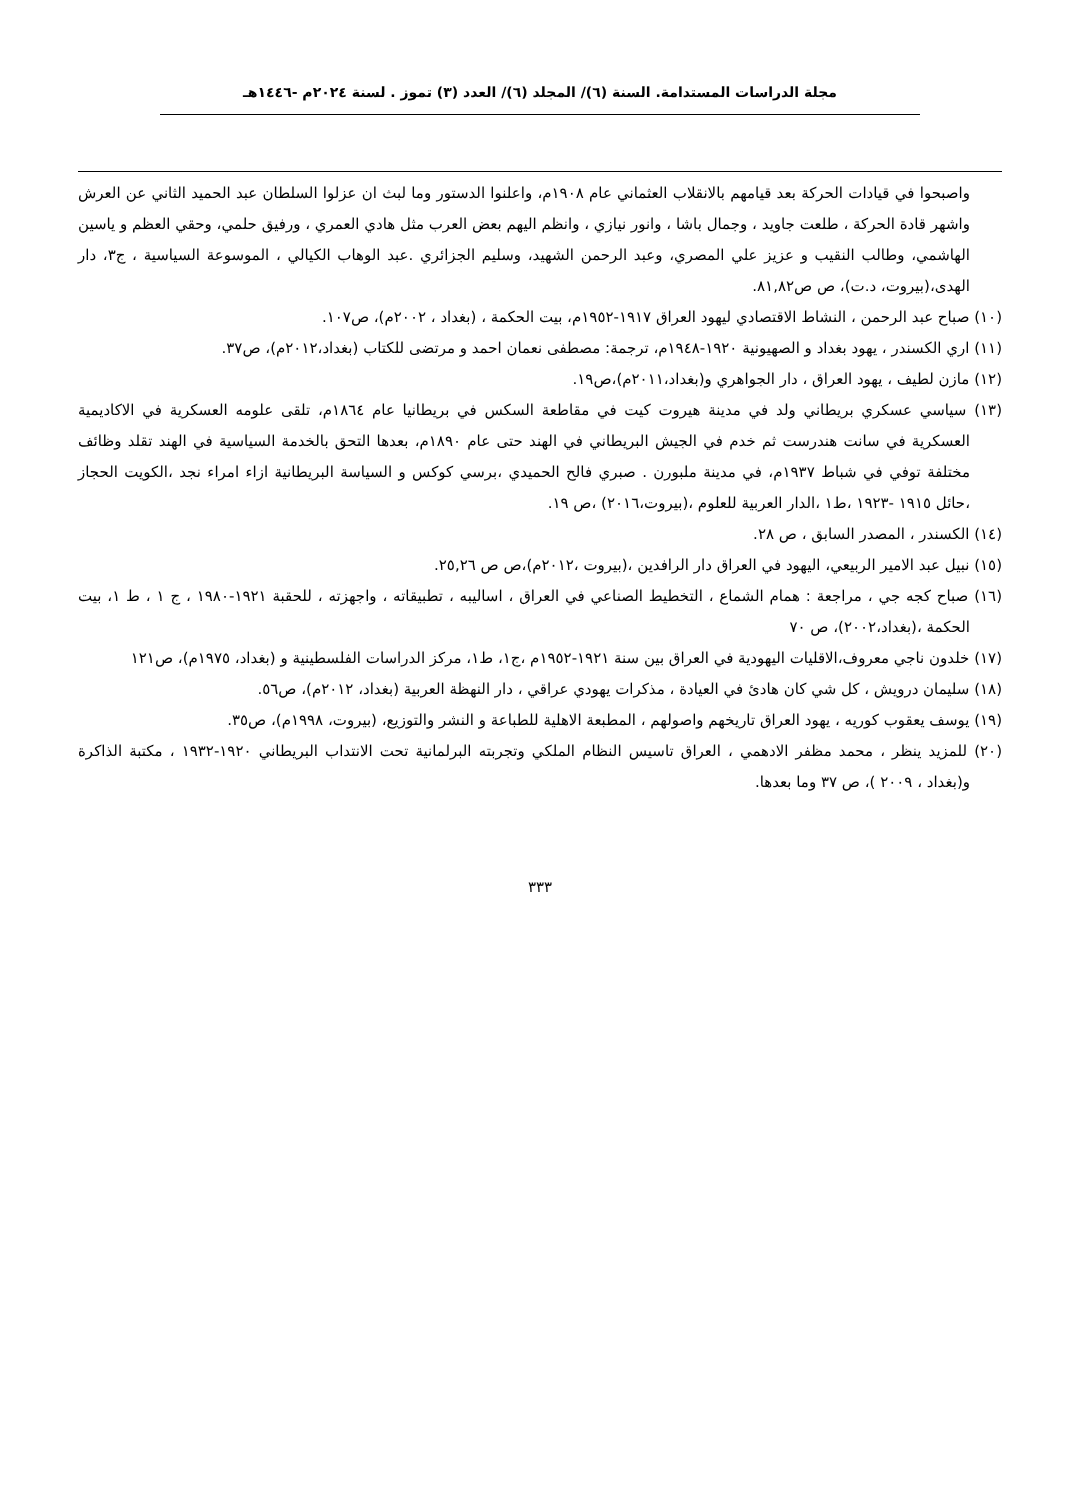مجلة الدراسات المستدامة. السنة (٦)/ المجلد (٦)/ العدد (٣) تموز . لسنة ٢٠٢٤م -١٤٤٦هـ
واصبحوا في قيادات الحركة بعد قيامهم بالانقلاب العثماني عام ١٩٠٨م، واعلنوا الدستور وما لبث ان عزلوا السلطان عبد الحميد الثاني عن العرش واشهر قادة الحركة ، طلعت جاويد ، وجمال باشا ، وانور نيازي ، وانظم اليهم بعض العرب مثل هادي العمري ، ورفيق حلمي، وحقي العظم و ياسين الهاشمي، وطالب النقيب و عزيز علي المصري، وعبد الرحمن الشهيد، وسليم الجزائري .عبد الوهاب الكيالي ، الموسوعة السياسية ، ج٣، دار الهدى،(بيروت، د.ت)، ص ص٨١,٨٢.
(١٠) صباح عبد الرحمن ، النشاط الاقتصادي ليهود العراق ١٩١٧-١٩٥٢م، بيت الحكمة ، (بغداد ، ٢٠٠٢م)، ص١٠٧.
(١١) اري الكسندر ، يهود بغداد و الصهيونية ١٩٢٠-١٩٤٨م، ترجمة: مصطفى نعمان احمد و مرتضى للكتاب (بغداد،٢٠١٢م)، ص٣٧.
(١٢) مازن لطيف ، يهود العراق ، دار الجواهري و(بغداد،٢٠١١م)،ص١٩.
(١٣) سياسي عسكري بريطاني ولد في مدينة هيروت كيت في مقاطعة السكس في بريطانيا عام ١٨٦٤م، تلقى علومه العسكرية في الاكاديمية العسكرية في سانت هندرست ثم خدم في الجيش البريطاني في الهند حتى عام ١٨٩٠م، بعدها التحق بالخدمة السياسية في الهند تقلد وظائف مختلفة توفي في شباط ١٩٣٧م، في مدينة ملبورن . صبري فالح الحميدي ،برسي كوكس و السياسة البريطانية ازاء امراء نجد ،الكويت الحجاز ،حائل ١٩١٥ -١٩٢٣ ،ط١ ،الدار العربية للعلوم ،(بيروت،٢٠١٦) ،ص ١٩.
(١٤) الكسندر ، المصدر السابق ، ص ٢٨.
(١٥) نبيل عبد الامير الربيعي، اليهود في العراق دار الرافدين ،(بيروت ،٢٠١٢م)،ص ص ٢٥,٢٦.
(١٦) صباح كجه جي ، مراجعة : همام الشماع ، التخطيط الصناعي في العراق ، اساليبه ، تطبيقاته ، واجهزته ، للحقبة ١٩٢١-١٩٨٠ ، ج ١ ، ط ١، بيت الحكمة ،(بغداد،٢٠٠٢)، ص ٧٠
(١٧) خلدون ناجي معروف،الاقليات اليهودية في العراق بين سنة ١٩٢١-١٩٥٢م ،ج١، ط١، مركز الدراسات الفلسطينية و (بغداد، ١٩٧٥م)، ص١٢١
(١٨) سليمان درويش ، كل شي كان هادئ في العيادة ، مذكرات يهودي عراقي ، دار النهظة العربية (بغداد، ٢٠١٢م)، ص٥٦.
(١٩) يوسف يعقوب كوريه ، يهود العراق تاريخهم واصولهم ، المطبعة الاهلية للطباعة و النشر والتوزيع، (بيروت، ١٩٩٨م)، ص٣٥.
(٢٠) للمزيد ينظر ، محمد مظفر الادهمي ، العراق تاسيس النظام الملكي وتجربته البرلمانية تحت الانتداب البريطاني ١٩٢٠-١٩٣٢ ، مكتبة الذاكرة و(بغداد ، ٢٠٠٩ )، ص ٣٧ وما بعدها.
٣٣٣